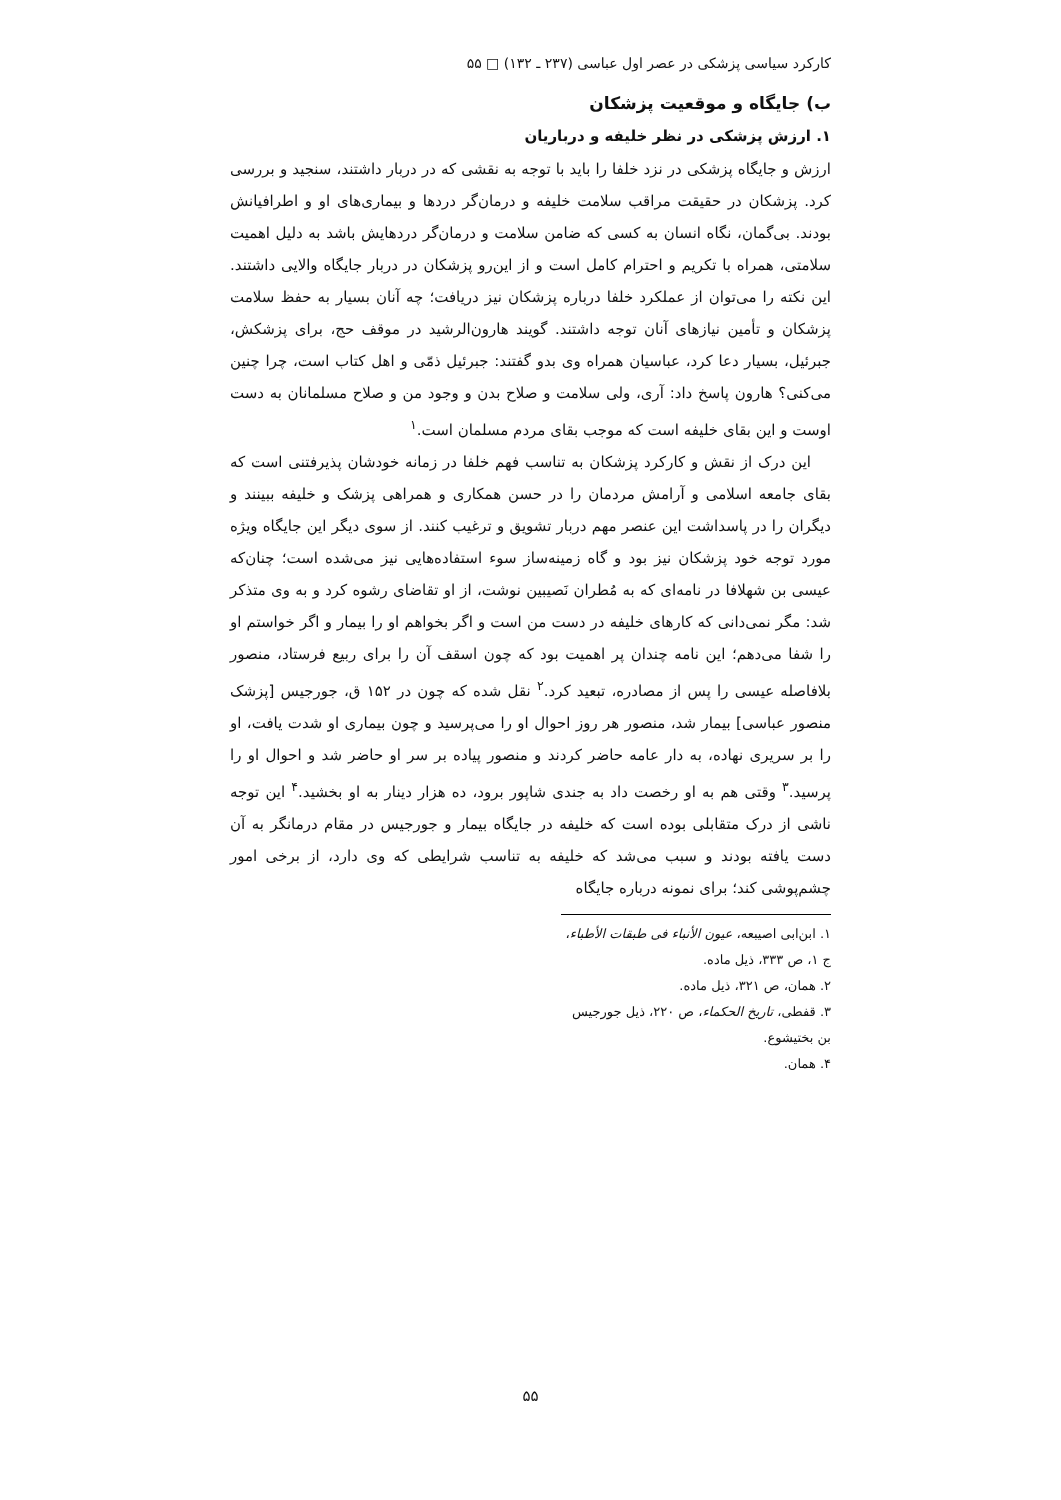کارکرد سیاسی پزشکی در عصر اول عباسی (۲۳۷ ـ ۱۳۲) □ ۵۵
ب) جایگاه و موقعیت پزشکان
۱. ارزش پزشکی در نظر خلیفه و درباریان
ارزش و جایگاه پزشکی در نزد خلفا را باید با توجه به نقشی که در دربار داشتند، سنجید و بررسی کرد. پزشکان در حقیقت مراقب سلامت خلیفه و درمان‌گر دردها و بیماری‌های او و اطرافیانش بودند. بی‌گمان، نگاه انسان به کسی که ضامن سلامت و درمان‌گر دردهایش باشد به دلیل اهمیت سلامتی، همراه با تکریم و احترام کامل است و از این‌رو پزشکان در دربار جایگاه والایی داشتند. این نکته را می‌توان از عملکرد خلفا درباره پزشکان نیز دریافت؛ چه آنان بسیار به حفظ سلامت پزشکان و تأمین نیازهای آنان توجه داشتند. گویند هارون‌الرشید در موقف حج، برای پزشکش، جبرئیل، بسیار دعا کرد، عباسیان همراه وی بدو گفتند: جبرئیل ذمّی و اهل کتاب است، چرا چنین می‌کنی؟ هارون پاسخ داد: آری، ولی سلامت و صلاح بدن و وجود من و صلاح مسلمانان به دست اوست و این بقای خلیفه است که موجب بقای مردم مسلمان است.<sup>۱</sup>
این درک از نقش و کارکرد پزشکان به تناسب فهم خلفا در زمانه خودشان پذیرفتنی است که بقای جامعه اسلامی و آرامش مردمان را در حسن همکاری و همراهی پزشک و خلیفه ببینند و دیگران را در پاسداشت این عنصر مهم دربار تشویق و ترغیب کنند. از سوی دیگر این جایگاه ویژه مورد توجه خود پزشکان نیز بود و گاه زمینه‌ساز سوء استفاده‌هایی نیز می‌شده است؛ چنان‌که عیسی بن شهلافا در نامه‌ای که به مُطران نَصیبین نوشت، از او تقاضای رشوه کرد و به وی متذکر شد: مگر نمی‌دانی که کارهای خلیفه در دست من است و اگر بخواهم او را بیمار و اگر خواستم او را شفا می‌دهم؛ این نامه چندان پر اهمیت بود که چون اسقف آن را برای ربیع فرستاد، منصور بلافاصله عیسی را پس از مصادره، تبعید کرد.<sup>۲</sup> نقل شده که چون در ۱۵۲ ق، جورجیس [پزشک منصور عباسی] بیمار شد، منصور هر روز احوال او را می‌پرسید و چون بیماری او شدت یافت، او را بر سریری نهاده، به دار عامه حاضر کردند و منصور پیاده بر سر او حاضر شد و احوال او را پرسید.<sup>۳</sup> وقتی هم به او رخصت داد به جندی شاپور برود، ده هزار دینار به او بخشید.<sup>۴</sup> این توجه ناشی از درک متقابلی بوده است که خلیفه در جایگاه بیمار و جورجیس در مقام درمانگر به آن دست یافته بودند و سبب می‌شد که خلیفه به تناسب شرایطی که وی دارد، از برخی امور چشم‌پوشی کند؛ برای نمونه درباره جایگاه
۱. ابن‌ابی اصیبعه، عیون الأنباء فی طبقات الأطباء، ج ۱، ص ۳۳۳، ذیل ماده.
۲. همان، ص ۳۲۱، ذیل ماده.
۳. قفطی، تاریخ الحکماء، ص ۲۲۰، ذیل جورجیس بن بختیشوع.
۴. همان.
۵۵